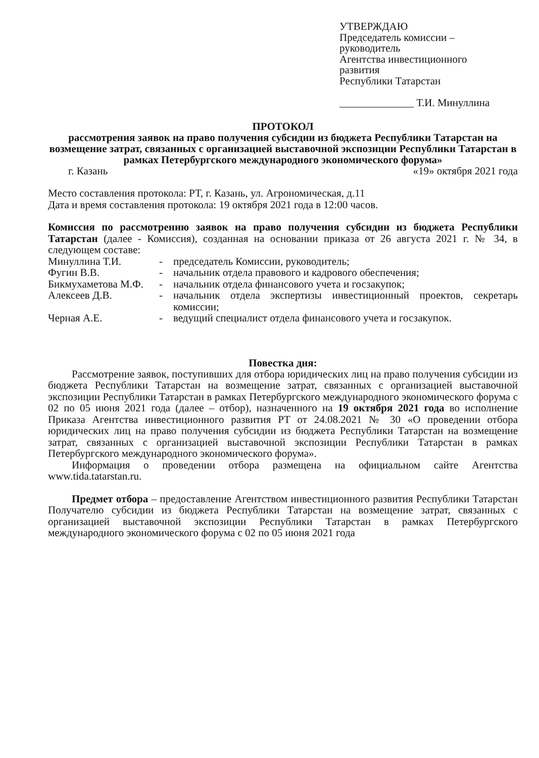УТВЕРЖДАЮ
Председатель комиссии –
руководитель
Агентства инвестиционного
развития
Республики Татарстан
______________ Т.И. Минуллина
ПРОТОКОЛ
рассмотрения заявок на право получения субсидии из бюджета Республики Татарстан на возмещение затрат, связанных с организацией выставочной экспозиции Республики Татарстан в рамках Петербургского международного экономического форума»
г. Казань «19» октября 2021 года
Место составления протокола: РТ, г. Казань, ул. Агрономическая, д.11
Дата и время составления протокола: 19 октября 2021 года в 12:00 часов.
Комиссия по рассмотрению заявок на право получения субсидии из бюджета Республики Татарстан (далее - Комиссия), созданная на основании приказа от 26 августа 2021 г. № 34, в следующем составе:
| Минуллина Т.И. | - | председатель Комиссии, руководитель; |
| Фугин В.В. | - | начальник отдела правового и кадрового обеспечения; |
| Бикмухаметова М.Ф. | - | начальник отдела финансового учета и госзакупок; |
| Алексеев Д.В. | - | начальник отдела экспертизы инвестиционный проектов, секретарь комиссии; |
| Черная А.Е. | - | ведущий специалист отдела финансового учета и госзакупок. |
Повестка дня:
Рассмотрение заявок, поступивших для отбора юридических лиц на право получения субсидии из бюджета Республики Татарстан на возмещение затрат, связанных с организацией выставочной экспозиции Республики Татарстан в рамках Петербургского международного экономического форума с 02 по 05 июня 2021 года (далее – отбор), назначенного на 19 октября 2021 года во исполнение Приказа Агентства инвестиционного развития РТ от 24.08.2021 № 30 «О проведении отбора юридических лиц на право получения субсидии из бюджета Республики Татарстан на возмещение затрат, связанных с организацией выставочной экспозиции Республики Татарстан в рамках Петербургского международного экономического форума».
Информация о проведении отбора размещена на официальном сайте Агентства www.tida.tatarstan.ru.
Предмет отбора – предоставление Агентством инвестиционного развития Республики Татарстан Получателю субсидии из бюджета Республики Татарстан на возмещение затрат, связанных с организацией выставочной экспозиции Республики Татарстан в рамках Петербургского международного экономического форума с 02 по 05 июня 2021 года